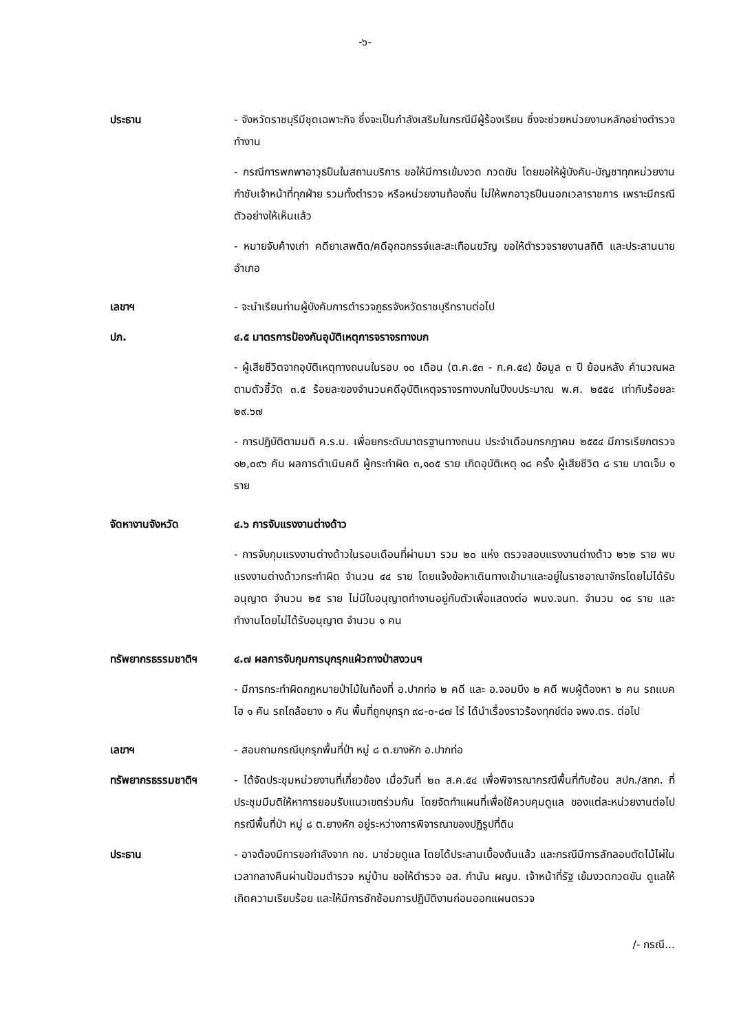-๖-
ประธาน - จังหวัดราชบุรีมีชุดเฉพาะกิจ ซึ่งจะเป็นกำลังเสริมในกรณีมีผู้ร้องเรียน ซึ่งจะช่วยหน่วยงานหลักอย่างตำรวจทำงาน
- กรณีการพกพาอาวุธปืนในสถานบริการ ขอให้มีการเข้มงวด กวดขัน โดยขอให้ผู้บังคับ-บัญชาทุกหน่วยงานกำชับเจ้าหน้าที่ทุกฝ่าย รวมทั้งตำรวจ หรือหน่วยงานท้องถิ่น ไม่ให้พกอาวุธปืนนอกเวลาราชการ เพราะมีกรณีตัวอย่างให้เห็นแล้ว
- หมายจับค้างเก่า คดียาเสพติด/คดีอุกฉกรรจ์และสะเทือนขวัญ ขอให้ตำรวจรายงานสถิติ และประสานนายอำเภอ
เลขาฯ - จะนำเรียนท่านผู้บังคับการตำรวจภูธรจังหวัดราชบุรีทราบต่อไป
ปภ. ๔.๕ มาตรการป้องกันอุบัติเหตุการจราจรทางบก
- ผู้เสียชีวิตจากอุบัติเหตุทางถนนในรอบ ๑๐ เดือน (ต.ค.๕๓ - ก.ค.๕๔) ข้อมูล ๓ ปี ย้อนหลัง คำนวณผลตามตัวชี้วัด ๓.๕ ร้อยละของจำนวนคดีอุบัติเหตุจราจรทางบกในปีงบประมาณ พ.ศ. ๒๕๕๔ เท่ากับร้อยละ ๒๙.๖๗
- การปฏิบัติตามมติ ค.ร.ม. เพื่อยกระดับมาตรฐานทางถนน ประจำเดือนกรกฎาคม ๒๕๕๔ มีการเรียกตรวจ ๑๒,๐๙๖ คัน ผลการดำเนินคดี ผู้กระทำผิด ๓,๑๐๕ ราย เกิดอุบัติเหตุ ๑๘ ครั้ง ผู้เสียชีวิต ๘ ราย บาดเจ็บ ๑ ราย
จัดหางานจังหวัด ๔.๖ การจับแรงงานต่างด้าว
- การจับกุมแรงงานต่างด้าวในรอบเดือนที่ผ่านมา รวม ๒๐ แห่ง ตรวจสอบแรงงานต่างด้าว ๒๖๒ ราย พบแรงงานต่างด้าวกระทำผิด จำนวน ๔๔ ราย โดยแจ้งข้อหาเดินทางเข้ามาและอยู่ในราชอาณาจักรโดยไม่ได้รับอนุญาต จำนวน ๒๕ ราย ไม่มีใบอนุญาตทำงานอยู่กับตัวเพื่อแสดงต่อ พนง.จนท. จำนวน ๑๘ ราย และทำงานโดยไม่ได้รับอนุญาต จำนวน ๑ คน
ทรัพยากรธรรมชาติฯ ๔.๗ ผลการจับกุมการบุกรุกแผ้วถางป่าสงวนฯ
- มีการกระทำผิดกฎหมายป่าไม้ในท้องที่ อ.ปากท่อ ๒ คดี และ อ.จอมบึง ๒ คดี พบผู้ต้องหา ๒ คน รถแบคโฮ ๑ คัน รถไถล้อยาง ๑ คัน พื้นที่ถูกบุกรุก ๙๘-๐-๘๗ ไร่ ได้นำเรื่องราวร้องทุกข์ต่อ จพง.ตร. ต่อไป
เลขาฯ - สอบถามกรณีบุกรุกพื้นที่ป่า หมู่ ๘ ต.ยางหัก อ.ปากท่อ
ทรัพยากรธรรมชาติฯ - ได้จัดประชุมหน่วยงานที่เกี่ยวข้อง เมื่อวันที่ ๒๓ ส.ค.๕๔ เพื่อพิจารณากรณีพื้นที่ทับซ้อน สปก./สทก. ที่ประชุมมีมติให้หาการยอมรับแนวเขตร่วมกัน โดยจัดทำแผนที่เพื่อใช้ควบคุมดูแล ของแต่ละหน่วยงานต่อไป กรณีพื้นที่ป่า หมู่ ๘ ต.ยางหัก อยู่ระหว่างการพิจารณาของปฏิรูปที่ดิน
ประธาน - อาจต้องมีการขอกำลังจาก กช. มาช่วยดูแล โดยได้ประสานเบื้องต้นแล้ว และกรณีมีการลักลอบตัดไม้ไผ่ในเวลากลางคืนผ่านป้อมตำรวจ หมู่บ้าน ขอให้ตำรวจ อส. กำนัน ผญบ. เจ้าหน้าที่รัฐ เข้มงวดกวดขัน ดูแลให้เกิดความเรียบร้อย และให้มีการซักซ้อมการปฏิบัติงานก่อนออกแผนตรวจ
/- กรณี...